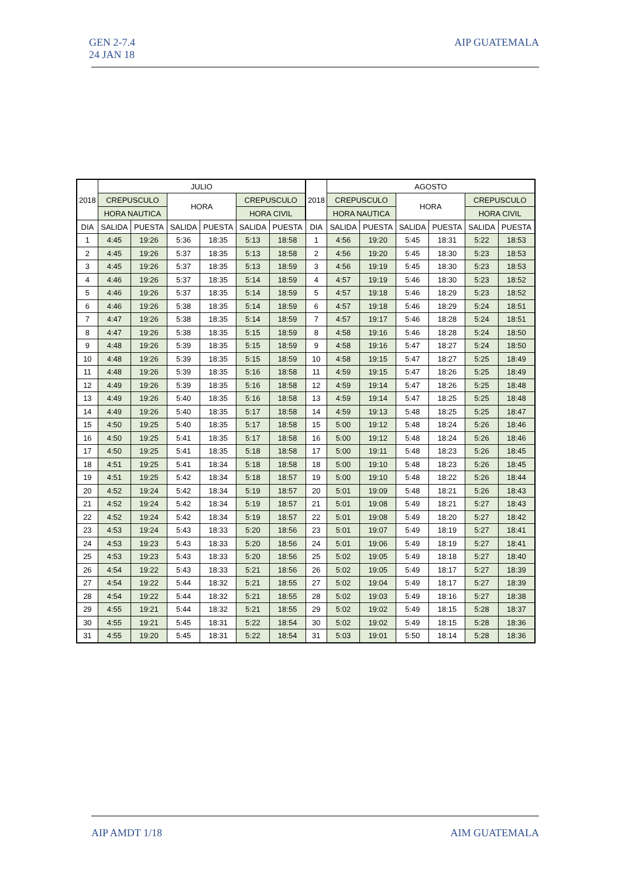GEN 2-7.4
24 JAN 18
AIP GUATEMALA
| 2018 | JULIO | | | | | | 2018 | AGOSTO | | | | | |
| --- | --- | --- | --- | --- | --- | --- | --- | --- | --- | --- | --- | --- | --- |
| | CREPUSCULO | | HORA | | CREPUSCULO | | | CREPUSCULO | | HORA | | CREPUSCULO | |
| | HORA NAUTICA | | | | HORA CIVIL | | | HORA NAUTICA | | | | HORA CIVIL | |
| DIA | SALIDA | PUESTA | SALIDA | PUESTA | SALIDA | PUESTA | DIA | SALIDA | PUESTA | SALIDA | PUESTA | SALIDA | PUESTA |
| 1 | 4:45 | 19:26 | 5:36 | 18:35 | 5:13 | 18:58 | 1 | 4:56 | 19:20 | 5:45 | 18:31 | 5:22 | 18:53 |
| 2 | 4:45 | 19:26 | 5:37 | 18:35 | 5:13 | 18:58 | 2 | 4:56 | 19:20 | 5:45 | 18:30 | 5:23 | 18:53 |
| 3 | 4:45 | 19:26 | 5:37 | 18:35 | 5:13 | 18:59 | 3 | 4:56 | 19:19 | 5:45 | 18:30 | 5:23 | 18:53 |
| 4 | 4:46 | 19:26 | 5:37 | 18:35 | 5:14 | 18:59 | 4 | 4:57 | 19:19 | 5:46 | 18:30 | 5:23 | 18:52 |
| 5 | 4:46 | 19:26 | 5:37 | 18:35 | 5:14 | 18:59 | 5 | 4:57 | 19:18 | 5:46 | 18:29 | 5:23 | 18:52 |
| 6 | 4:46 | 19:26 | 5:38 | 18:35 | 5:14 | 18:59 | 6 | 4:57 | 19:18 | 5:46 | 18:29 | 5:24 | 18:51 |
| 7 | 4:47 | 19:26 | 5:38 | 18:35 | 5:14 | 18:59 | 7 | 4:57 | 19:17 | 5:46 | 18:28 | 5:24 | 18:51 |
| 8 | 4:47 | 19:26 | 5:38 | 18:35 | 5:15 | 18:59 | 8 | 4:58 | 19:16 | 5:46 | 18:28 | 5:24 | 18:50 |
| 9 | 4:48 | 19:26 | 5:39 | 18:35 | 5:15 | 18:59 | 9 | 4:58 | 19:16 | 5:47 | 18:27 | 5:24 | 18:50 |
| 10 | 4:48 | 19:26 | 5:39 | 18:35 | 5:15 | 18:59 | 10 | 4:58 | 19:15 | 5:47 | 18:27 | 5:25 | 18:49 |
| 11 | 4:48 | 19:26 | 5:39 | 18:35 | 5:16 | 18:58 | 11 | 4:59 | 19:15 | 5:47 | 18:26 | 5:25 | 18:49 |
| 12 | 4:49 | 19:26 | 5:39 | 18:35 | 5:16 | 18:58 | 12 | 4:59 | 19:14 | 5:47 | 18:26 | 5:25 | 18:48 |
| 13 | 4:49 | 19:26 | 5:40 | 18:35 | 5:16 | 18:58 | 13 | 4:59 | 19:14 | 5:47 | 18:25 | 5:25 | 18:48 |
| 14 | 4:49 | 19:26 | 5:40 | 18:35 | 5:17 | 18:58 | 14 | 4:59 | 19:13 | 5:48 | 18:25 | 5:25 | 18:47 |
| 15 | 4:50 | 19:25 | 5:40 | 18:35 | 5:17 | 18:58 | 15 | 5:00 | 19:12 | 5:48 | 18:24 | 5:26 | 18:46 |
| 16 | 4:50 | 19:25 | 5:41 | 18:35 | 5:17 | 18:58 | 16 | 5:00 | 19:12 | 5:48 | 18:24 | 5:26 | 18:46 |
| 17 | 4:50 | 19:25 | 5:41 | 18:35 | 5:18 | 18:58 | 17 | 5:00 | 19:11 | 5:48 | 18:23 | 5:26 | 18:45 |
| 18 | 4:51 | 19:25 | 5:41 | 18:34 | 5:18 | 18:58 | 18 | 5:00 | 19:10 | 5:48 | 18:23 | 5:26 | 18:45 |
| 19 | 4:51 | 19:25 | 5:42 | 18:34 | 5:18 | 18:57 | 19 | 5:00 | 19:10 | 5:48 | 18:22 | 5:26 | 18:44 |
| 20 | 4:52 | 19:24 | 5:42 | 18:34 | 5:19 | 18:57 | 20 | 5:01 | 19:09 | 5:48 | 18:21 | 5:26 | 18:43 |
| 21 | 4:52 | 19:24 | 5:42 | 18:34 | 5:19 | 18:57 | 21 | 5:01 | 19:08 | 5:49 | 18:21 | 5:27 | 18:43 |
| 22 | 4:52 | 19:24 | 5:42 | 18:34 | 5:19 | 18:57 | 22 | 5:01 | 19:08 | 5:49 | 18:20 | 5:27 | 18:42 |
| 23 | 4:53 | 19:24 | 5:43 | 18:33 | 5:20 | 18:56 | 23 | 5:01 | 19:07 | 5:49 | 18:19 | 5:27 | 18:41 |
| 24 | 4:53 | 19:23 | 5:43 | 18:33 | 5:20 | 18:56 | 24 | 5:01 | 19:06 | 5:49 | 18:19 | 5:27 | 18:41 |
| 25 | 4:53 | 19:23 | 5:43 | 18:33 | 5:20 | 18:56 | 25 | 5:02 | 19:05 | 5:49 | 18:18 | 5:27 | 18:40 |
| 26 | 4:54 | 19:22 | 5:43 | 18:33 | 5:21 | 18:56 | 26 | 5:02 | 19:05 | 5:49 | 18:17 | 5:27 | 18:39 |
| 27 | 4:54 | 19:22 | 5:44 | 18:32 | 5:21 | 18:55 | 27 | 5:02 | 19:04 | 5:49 | 18:17 | 5:27 | 18:39 |
| 28 | 4:54 | 19:22 | 5:44 | 18:32 | 5:21 | 18:55 | 28 | 5:02 | 19:03 | 5:49 | 18:16 | 5:27 | 18:38 |
| 29 | 4:55 | 19:21 | 5:44 | 18:32 | 5:21 | 18:55 | 29 | 5:02 | 19:02 | 5:49 | 18:15 | 5:28 | 18:37 |
| 30 | 4:55 | 19:21 | 5:45 | 18:31 | 5:22 | 18:54 | 30 | 5:02 | 19:02 | 5:49 | 18:15 | 5:28 | 18:36 |
| 31 | 4:55 | 19:20 | 5:45 | 18:31 | 5:22 | 18:54 | 31 | 5:03 | 19:01 | 5:50 | 18:14 | 5:28 | 18:36 |
AIP AMDT 1/18 AIM GUATEMALA